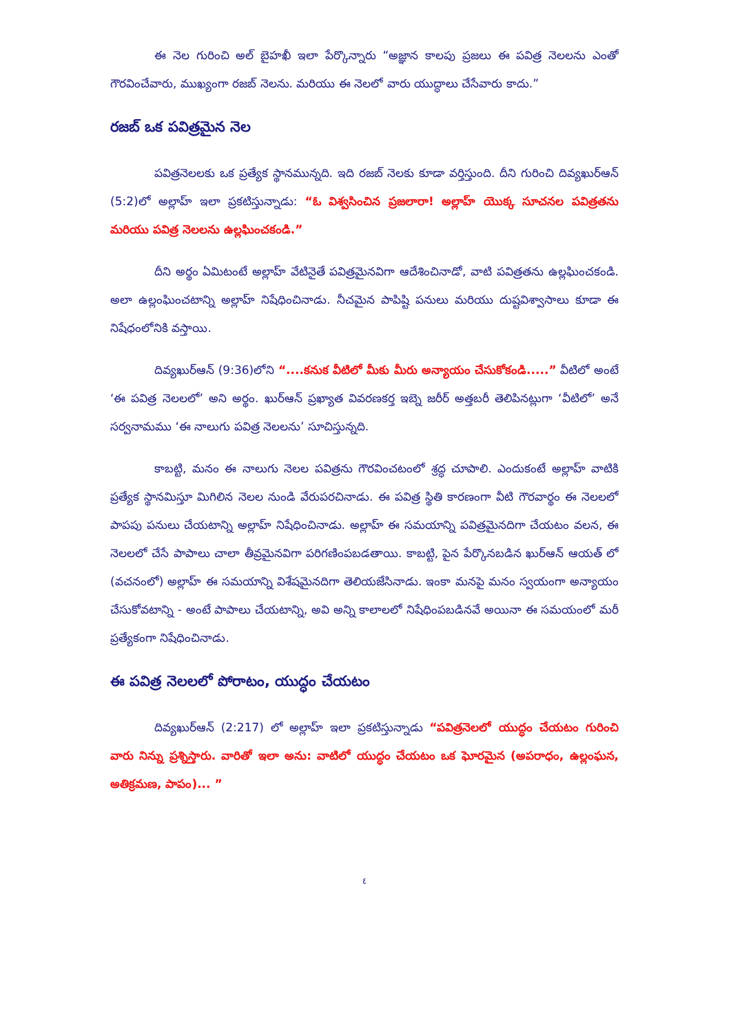ఈ నెల గురించి అల్ బైహఖీ ఇలా పేర్కొన్నారు “అజ్ఞాన కాలపు ప్రజలు ఈ పవిత్ర నెలలను ఎంతో గౌరవించేవారు, ముఖ్యంగా రజబ్ నెలను. మరియు ఈ నెలలో వారు యుద్ధాలు చేసేవారు కాదు.”
రజబ్ ఒక పవిత్రమైన నెల
పవిత్రనెలలకు ఒక ప్రత్యేక స్థానమున్నది. ఇది రజబ్ నెలకు కూడా వర్తిస్తుంది. దీని గురించి దివ్యఖుర్ఆన్ (5:2)లో అల్లాహ్ ఇలా ప్రకటిస్తున్నాడు: “ఓ విశ్వసించిన ప్రజలారా! అల్లాహ్ యొక్క సూచనల పవిత్రతను మరియు పవిత్ర నెలలను ఉల్లఘించకండి.”
దీని అర్థం ఏమిటంటే అల్లాహ్ వేటినైతే పవిత్రమైనవిగా ఆదేశించినాడో, వాటి పవిత్రతను ఉల్లఘించకండి. అలా ఉల్లంఘించటాన్ని అల్లాహ్ నిషేధించినాడు. నీచమైన పాపిష్టి పనులు మరియు దుష్టవిశ్వాసాలు కూడా ఈ నిషేధంలోనికి వస్తాయి.
దివ్యఖుర్ఆన్ (9:36)లోని “....కనుక వీటిలో మీకు మీరు అన్యాయం చేసుకోకండి.....” వీటిలో అంటే ‘ఈ పవిత్ర నెలలలో’ అని అర్థం. ఖుర్ఆన్ ప్రఖ్యాత వివరణకర్త ఇబ్నె జరీర్ అత్తబరీ తెలిపినట్లుగా ‘వీటిలో’ అనే సర్వనామము ‘ఈ నాలుగు పవిత్ర నెలలను’ సూచిస్తున్నది.
కాబట్టి, మనం ఈ నాలుగు నెలల పవిత్రను గౌరవించటంలో శ్రద్ధ చూపాలి. ఎందుకంటే అల్లాహ్ వాటికి ప్రత్యేక స్థానమిస్తూ మిగిలిన నెలల నుండి వేరుపరచినాడు. ఈ పవిత్ర స్థితి కారణంగా వీటి గౌరవార్థం ఈ నెలలలో పాపపు పనులు చేయటాన్ని అల్లాహ్ నిషేధించినాడు. అల్లాహ్ ఈ సమయాన్ని పవిత్రమైనదిగా చేయటం వలన, ఈ నెలలలో చేసే పాపాలు చాలా తీవ్రమైనవిగా పరిగణింపబడతాయి. కాబట్టి, పైన పేర్కొనబడిన ఖుర్ఆన్ ఆయత్ లో (వచనంలో) అల్లాహ్ ఈ సమయాన్ని విశేషమైనదిగా తెలియజేసినాడు. ఇంకా మనపై మనం స్వయంగా అన్యాయం చేసుకోవటాన్ని - అంటే పాపాలు చేయటాన్ని, అవి అన్ని కాలాలలో నిషేధింపబడినవే అయినా ఈ సమయంలో మరీ ప్రత్యేకంగా నిషేధించినాడు.
ఈ పవిత్ర నెలలలో పోరాటం, యుద్ధం చేయటం
దివ్యఖుర్ఆన్ (2:217) లో అల్లాహ్ ఇలా ప్రకటిస్తున్నాడు “పవిత్రనెలలో యుద్ధం చేయటం గురించి వారు నిన్ను ప్రశ్నిస్తారు. వారితో ఇలా అను: వాటిలో యుద్ధం చేయటం ఒక ఘోరమైన (అపరాధం, ఉల్లంఘన, అతిక్రమణ, పాపం)... ”
٤